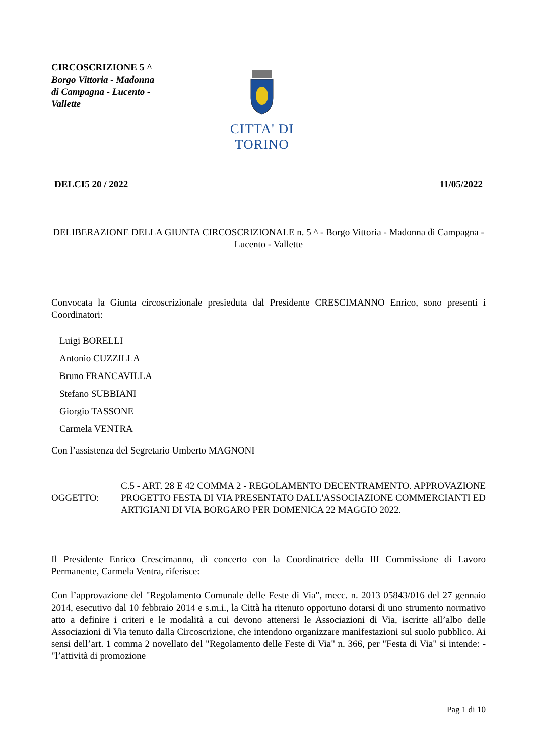CIRCOSCRIZIONE 5 ^
Borgo Vittoria - Madonna di Campagna - Lucento - Vallette
CITTA' DI TORINO
DELCI5 20 / 2022 11/05/2022
DELIBERAZIONE DELLA GIUNTA CIRCOSCRIZIONALE n. 5 ^ - Borgo Vittoria - Madonna di Campagna - Lucento - Vallette
Convocata la Giunta circoscrizionale presieduta dal Presidente CRESCIMANNO Enrico, sono presenti i Coordinatori:
Luigi BORELLI
Antonio CUZZILLA
Bruno FRANCAVILLA
Stefano SUBBIANI
Giorgio TASSONE
Carmela VENTRA
Con l’assistenza del Segretario Umberto MAGNONI
OGGETTO:
C.5 - ART. 28 E 42 COMMA 2 - REGOLAMENTO DECENTRAMENTO. APPROVAZIONE PROGETTO FESTA DI VIA PRESENTATO DALL'ASSOCIAZIONE COMMERCIANTI ED ARTIGIANI DI VIA BORGARO PER DOMENICA 22 MAGGIO 2022.
Il Presidente Enrico Crescimanno, di concerto con la Coordinatrice della III Commissione di Lavoro Permanente, Carmela Ventra, riferisce:
Con l’approvazione del "Regolamento Comunale delle Feste di Via", mecc. n. 2013 05843/016 del 27 gennaio 2014, esecutivo dal 10 febbraio 2014 e s.m.i., la Città ha ritenuto opportuno dotarsi di uno strumento normativo atto a definire i criteri e le modalità a cui devono attenersi le Associazioni di Via, iscritte all’albo delle Associazioni di Via tenuto dalla Circoscrizione, che intendono organizzare manifestazioni sul suolo pubblico. Ai sensi dell’art. 1 comma 2 novellato del "Regolamento delle Feste di Via" n. 366, per "Festa di Via" si intende: - "l’attività di promozione
Pag 1 di 10